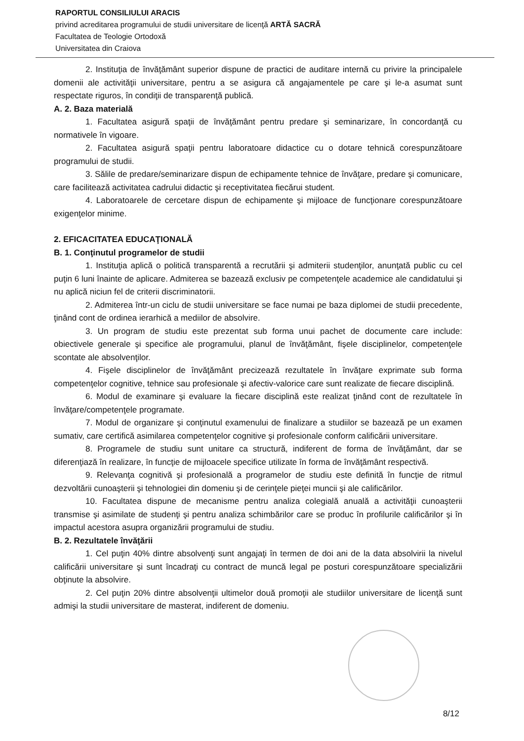RAPORTUL CONSILIULUI ARACIS
privind acreditarea programului de studii universitare de licenţă ARTĂ SACRĂ
Facultatea de Teologie Ortodoxă
Universitatea din Craiova
2. Instituţia de învăţământ superior dispune de practici de auditare internă cu privire la principalele domenii ale activităţii universitare, pentru a se asigura că angajamentele pe care şi le-a asumat sunt respectate riguros, în condiţii de transparenţă publică.
A. 2. Baza materială
1. Facultatea asigură spaţii de învăţământ pentru predare şi seminarizare, în concordanţă cu normativele în vigoare.
2. Facultatea asigură spaţii pentru laboratoare didactice cu o dotare tehnică corespunzătoare programului de studii.
3. Sălile de predare/seminarizare dispun de echipamente tehnice de învăţare, predare şi comunicare, care facilitează activitatea cadrului didactic şi receptivitatea fiecărui student.
4. Laboratoarele de cercetare dispun de echipamente şi mijloace de funcţionare corespunzătoare exigenţelor minime.
2. EFICACITATEA EDUCAŢIONALĂ
B. 1. Conţinutul programelor de studii
1. Instituţia aplică o politică transparentă a recrutării şi admiterii studenţilor, anunţată public cu cel puţin 6 luni înainte de aplicare. Admiterea se bazează exclusiv pe competenţele academice ale candidatului şi nu aplică niciun fel de criterii discriminatorii.
2. Admiterea într-un ciclu de studii universitare se face numai pe baza diplomei de studii precedente, ţinând cont de ordinea ierarhică a mediilor de absolvire.
3. Un program de studiu este prezentat sub forma unui pachet de documente care include: obiectivele generale şi specifice ale programului, planul de învăţământ, fişele disciplinelor, competenţele scontate ale absolvenţilor.
4. Fişele disciplinelor de învăţământ precizează rezultatele în învăţare exprimate sub forma competenţelor cognitive, tehnice sau profesionale şi afectiv-valorice care sunt realizate de fiecare disciplină.
6. Modul de examinare şi evaluare la fiecare disciplină este realizat ţinând cont de rezultatele în învăţare/competenţele programate.
7. Modul de organizare şi conţinutul examenului de finalizare a studiilor se bazează pe un examen sumativ, care certifică asimilarea competenţelor cognitive şi profesionale conform calificării universitare.
8. Programele de studiu sunt unitare ca structură, indiferent de forma de învăţământ, dar se diferenţiază în realizare, în funcţie de mijloacele specifice utilizate în forma de învăţământ respectivă.
9. Relevanţa cognitivă şi profesională a programelor de studiu este definită în funcţie de ritmul dezvoltării cunoaşterii şi tehnologiei din domeniu şi de cerinţele pieţei muncii şi ale calificărilor.
10. Facultatea dispune de mecanisme pentru analiza colegială anuală a activităţii cunoaşterii transmise şi asimilate de studenţi şi pentru analiza schimbărilor care se produc în profilurile calificărilor şi în impactul acestora asupra organizării programului de studiu.
B. 2. Rezultatele învăţării
1. Cel puţin 40% dintre absolvenţi sunt angajaţi în termen de doi ani de la data absolvirii la nivelul calificării universitare şi sunt încadraţi cu contract de muncă legal pe posturi corespunzătoare specializării obţinute la absolvire.
2. Cel puţin 20% dintre absolvenţii ultimelor două promoţii ale studiilor universitare de licenţă sunt admişi la studii universitare de masterat, indiferent de domeniu.
8/12